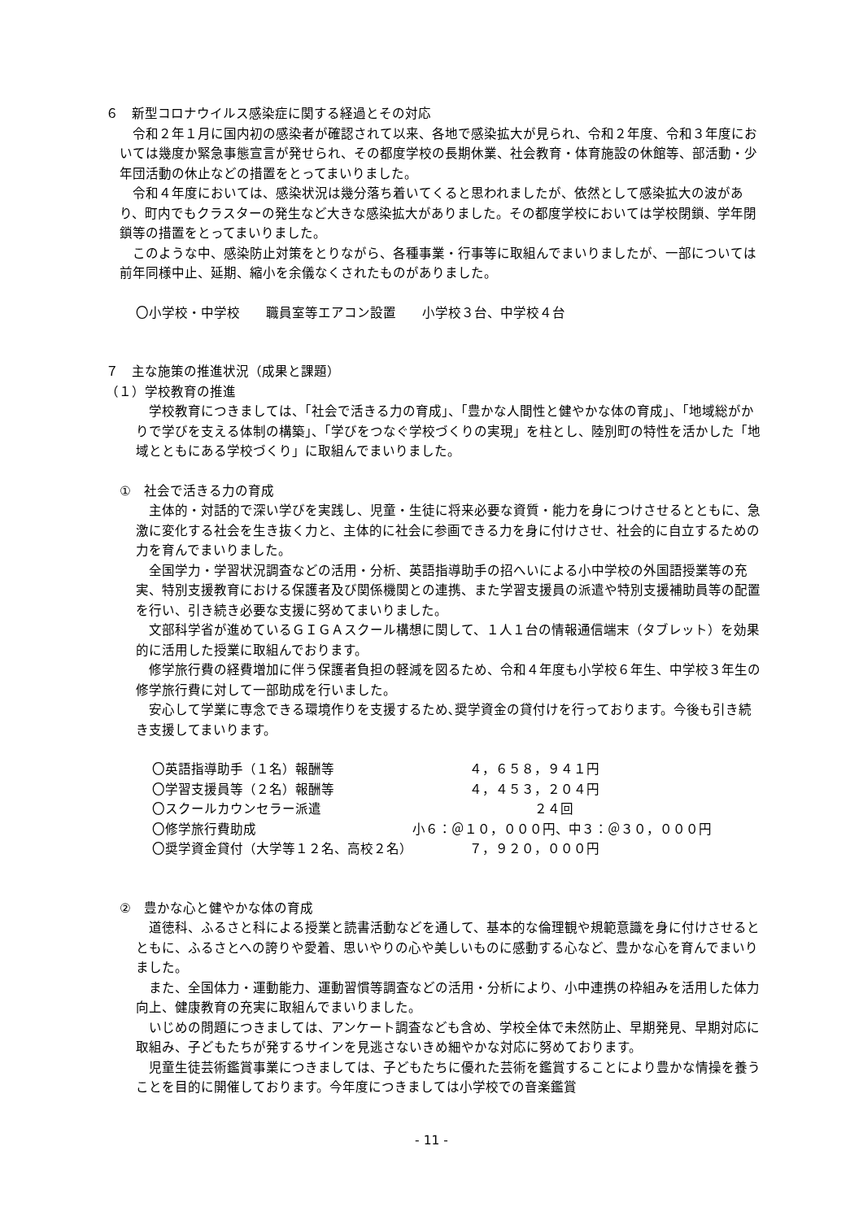６　新型コロナウイルス感染症に関する経過とその対応
令和２年１月に国内初の感染者が確認されて以来、各地で感染拡大が見られ、令和２年度、令和３年度においては幾度か緊急事態宣言が発せられ、その都度学校の長期休業、社会教育・体育施設の休館等、部活動・少年団活動の休止などの措置をとってまいりました。
令和４年度においては、感染状況は幾分落ち着いてくると思われましたが、依然として感染拡大の波があり、町内でもクラスターの発生など大きな感染拡大がありました。その都度学校においては学校閉鎖、学年閉鎖等の措置をとってまいりました。
このような中、感染防止対策をとりながら、各種事業・行事等に取組んでまいりましたが、一部については前年同様中止、延期、縮小を余儀なくされたものがありました。
〇小学校・中学校　　職員室等エアコン設置　　小学校３台、中学校４台
７　主な施策の推進状況（成果と課題）
（１）学校教育の推進
学校教育につきましては、「社会で活きる力の育成」、「豊かな人間性と健やかな体の育成」、「地域総がかりで学びを支える体制の構築」、「学びをつなぐ学校づくりの実現」を柱とし、陸別町の特性を活かした「地域とともにある学校づくり」に取組んでまいりました。
①　社会で活きる力の育成
主体的・対話的で深い学びを実践し、児童・生徒に将来必要な資質・能力を身につけさせるとともに、急激に変化する社会を生き抜く力と、主体的に社会に参画できる力を身に付けさせ、社会的に自立するための力を育んでまいりました。
全国学力・学習状況調査などの活用・分析、英語指導助手の招へいによる小中学校の外国語授業等の充実、特別支援教育における保護者及び関係機関との連携、また学習支援員の派遣や特別支援補助員等の配置を行い、引き続き必要な支援に努めてまいりました。
文部科学省が進めているＧＩＧＡスクール構想に関して、１人１台の情報通信端末（タブレット）を効果的に活用した授業に取組んでおります。
修学旅行費の経費増加に伴う保護者負担の軽減を図るため、令和４年度も小学校６年生、中学校３年生の修学旅行費に対して一部助成を行いました。
安心して学業に専念できる環境作りを支援するため､奨学資金の貸付けを行っております。今後も引き続き支援してまいります。
〇英語指導助手（１名）報酬等 ４，６５８，９４１円
〇学習支援員等（２名）報酬等 ４，４５３，２０４円
〇スクールカウンセラー派遣 　　　　　２４回
〇修学旅行費助成 小６：＠１０，０００円、中３：＠３０，０００円
〇奨学資金貸付（大学等１２名、高校２名） ７，９２０，０００円
②　豊かな心と健やかな体の育成
道徳科、ふるさと科による授業と読書活動などを通して、基本的な倫理観や規範意識を身に付けさせるとともに、ふるさとへの誇りや愛着、思いやりの心や美しいものに感動する心など、豊かな心を育んでまいりました。
また、全国体力・運動能力、運動習慣等調査などの活用・分析により、小中連携の枠組みを活用した体力向上、健康教育の充実に取組んでまいりました。
いじめの問題につきましては、アンケート調査なども含め、学校全体で未然防止、早期発見、早期対応に取組み、子どもたちが発するサインを見逃さないきめ細やかな対応に努めております。
児童生徒芸術鑑賞事業につきましては、子どもたちに優れた芸術を鑑賞することにより豊かな情操を養うことを目的に開催しております。今年度につきましては小学校での音楽鑑賞
- 11 -